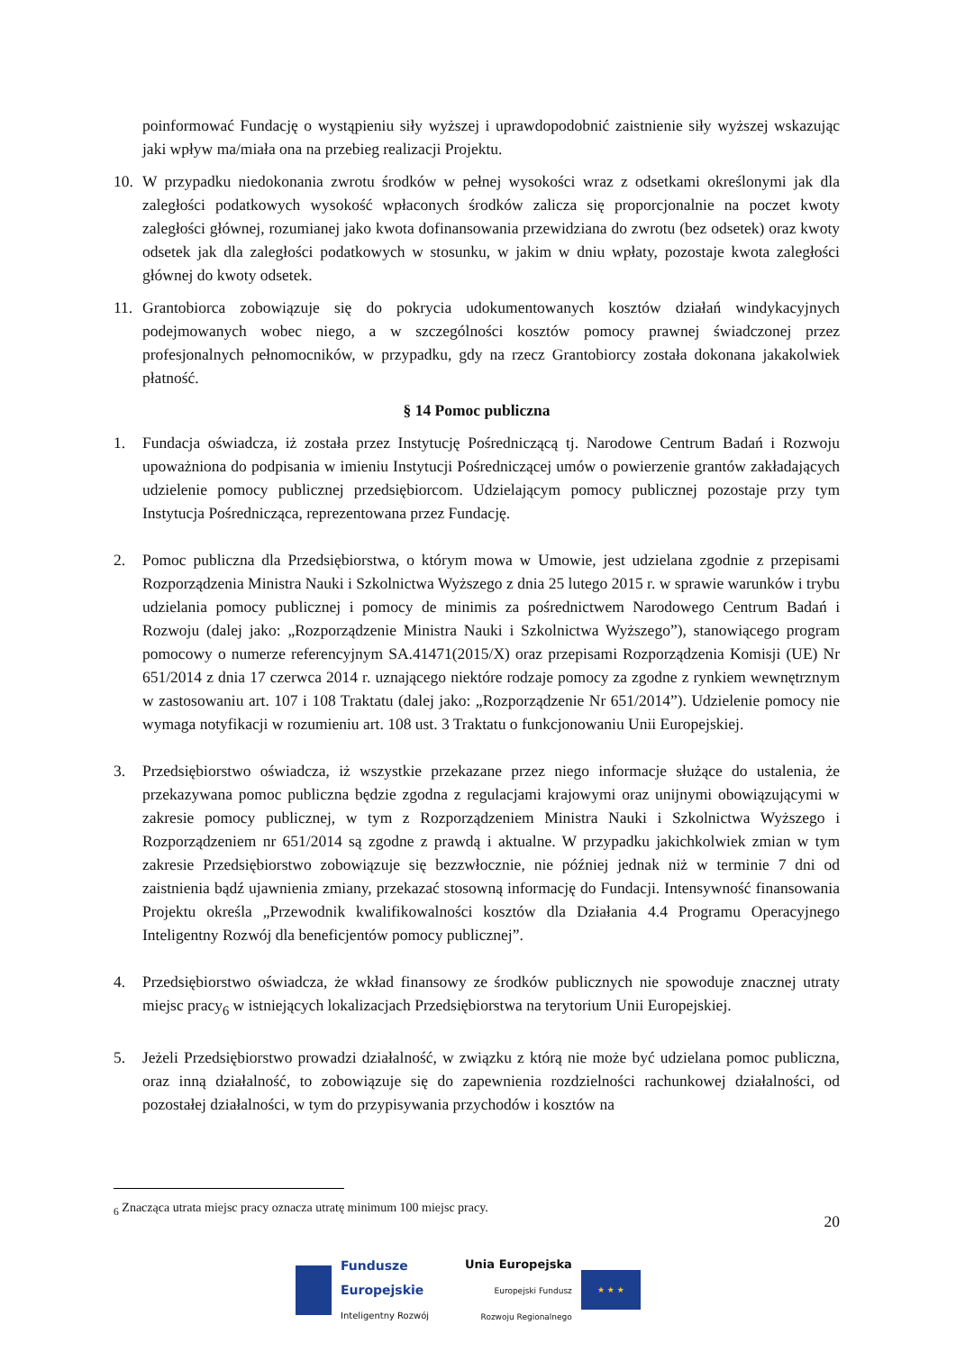poinformować Fundację o wystąpieniu siły wyższej i uprawdopodobnić zaistnienie siły wyższej wskazując jaki wpływ ma/miała ona na przebieg realizacji Projektu.
10. W przypadku niedokonania zwrotu środków w pełnej wysokości wraz z odsetkami określonymi jak dla zaległości podatkowych wysokość wpłaconych środków zalicza się proporcjonalnie na poczet kwoty zaległości głównej, rozumianej jako kwota dofinansowania przewidziana do zwrotu (bez odsetek) oraz kwoty odsetek jak dla zaległości podatkowych w stosunku, w jakim w dniu wpłaty, pozostaje kwota zaległości głównej do kwoty odsetek.
11. Grantobiorca zobowiązuje się do pokrycia udokumentowanych kosztów działań windykacyjnych podejmowanych wobec niego, a w szczególności kosztów pomocy prawnej świadczonej przez profesjonalnych pełnomocników, w przypadku, gdy na rzecz Grantobiorcy została dokonana jakakolwiek płatność.
§ 14 Pomoc publiczna
1. Fundacja oświadcza, iż została przez Instytucję Pośredniczącą tj. Narodowe Centrum Badań i Rozwoju upoważniona do podpisania w imieniu Instytucji Pośredniczącej umów o powierzenie grantów zakładających udzielenie pomocy publicznej przedsiębiorcom. Udzielającym pomocy publicznej pozostaje przy tym Instytucja Pośrednicząca, reprezentowana przez Fundację.
2. Pomoc publiczna dla Przedsiębiorstwa, o którym mowa w Umowie, jest udzielana zgodnie z przepisami Rozporządzenia Ministra Nauki i Szkolnictwa Wyższego z dnia 25 lutego 2015 r. w sprawie warunków i trybu udzielania pomocy publicznej i pomocy de minimis za pośrednictwem Narodowego Centrum Badań i Rozwoju (dalej jako: „Rozporządzenie Ministra Nauki i Szkolnictwa Wyższego”), stanowiącego program pomocowy o numerze referencyjnym SA.41471(2015/X) oraz przepisami Rozporządzenia Komisji (UE) Nr 651/2014 z dnia 17 czerwca 2014 r. uznającego niektóre rodzaje pomocy za zgodne z rynkiem wewnętrznym w zastosowaniu art. 107 i 108 Traktatu (dalej jako: „Rozporządzenie Nr 651/2014”). Udzielenie pomocy nie wymaga notyfikacji w rozumieniu art. 108 ust. 3 Traktatu o funkcjonowaniu Unii Europejskiej.
3. Przedsiębiorstwo oświadcza, iż wszystkie przekazane przez niego informacje służące do ustalenia, że przekazywana pomoc publiczna będzie zgodna z regulacjami krajowymi oraz unijnymi obowiązującymi w zakresie pomocy publicznej, w tym z Rozporządzeniem Ministra Nauki i Szkolnictwa Wyższego i Rozporządzeniem nr 651/2014 są zgodne z prawdą i aktualne. W przypadku jakichkolwiek zmian w tym zakresie Przedsiębiorstwo zobowiązuje się bezzwłocznie, nie później jednak niż w terminie 7 dni od zaistnienia bądź ujawnienia zmiany, przekazać stosowną informację do Fundacji. Intensywność finansowania Projektu określa „Przewodnik kwalifikowalności kosztów dla Działania 4.4 Programu Operacyjnego Inteligentny Rozwój dla beneficjentów pomocy publicznej”.
4. Przedsiębiorstwo oświadcza, że wkład finansowy ze środków publicznych nie spowoduje znacznej utraty miejsc pracy<sub>6</sub> w istniejących lokalizacjach Przedsiębiorstwa na terytorium Unii Europejskiej.
5. Jeżeli Przedsiębiorstwo prowadzi działalność, w związku z którą nie może być udzielana pomoc publiczna, oraz inną działalność, to zobowiązuje się do zapewnienia rozdzielności rachunkowej działalności, od pozostałej działalności, w tym do przypisywania przychodów i kosztów na
<sub>6</sub> Znacząca utrata miejsc pracy oznacza utratę minimum 100 miejsc pracy.
20
Fundusze
Europejskie
Inteligentny Rozwój
Unia Europejska
Europejski Fundusz
Rozwoju Regionalnego
★ ★ ★